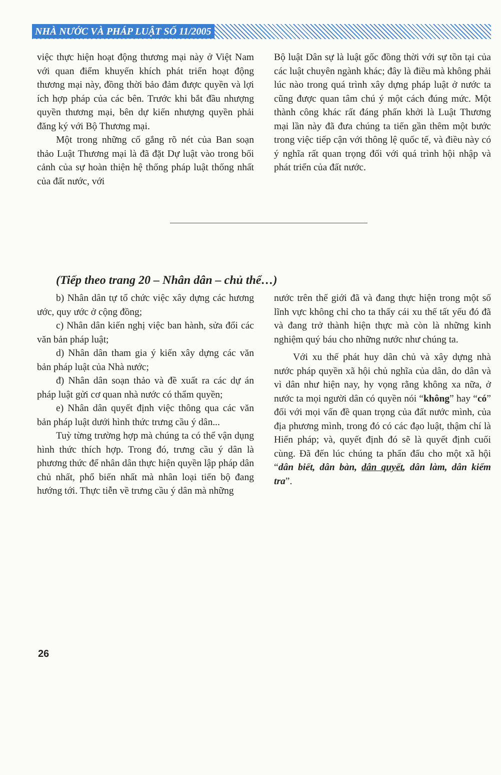NHÀ NƯỚC VÀ PHÁP LUẬT SỐ 11/2005
việc thực hiện hoạt động thương mại này ở Việt Nam với quan điểm khuyến khích phát triển hoạt động thương mại này, đồng thời bảo đảm được quyền và lợi ích hợp pháp của các bên. Trước khi bắt đầu nhượng quyền thương mại, bên dự kiến nhượng quyền phải đăng ký với Bộ Thương mại.
Một trong những cố gắng rõ nét của Ban soạn thảo Luật Thương mại là đã đặt Dự luật vào trong bối cảnh của sự hoàn thiện hệ thống pháp luật thống nhất của đất nước, với
Bộ luật Dân sự là luật gốc đồng thời với sự tồn tại của các luật chuyên ngành khác; đây là điều mà không phải lúc nào trong quá trình xây dựng pháp luật ở nước ta cũng được quan tâm chú ý một cách đúng mức. Một thành công khác rất đáng phấn khởi là Luật Thương mại lần này đã đưa chúng ta tiến gần thêm một bước trong việc tiếp cận với thông lệ quốc tế, và điều này có ý nghĩa rất quan trọng đối với quá trình hội nhập và phát triển của đất nước.
(Tiếp theo trang 20 – Nhân dân – chủ thể…)
b) Nhân dân tự tổ chức việc xây dựng các hương ước, quy ước ở cộng đồng;
c) Nhân dân kiến nghị việc ban hành, sửa đổi các văn bản pháp luật;
d) Nhân dân tham gia ý kiến xây dựng các văn bản pháp luật của Nhà nước;
đ) Nhân dân soạn thảo và đề xuất ra các dự án pháp luật gửi cơ quan nhà nước có thẩm quyền;
e) Nhân dân quyết định việc thông qua các văn bản pháp luật dưới hình thức trưng cầu ý dân...
Tuỳ từng trường hợp mà chúng ta có thể vận dụng hình thức thích hợp. Trong đó, trưng cầu ý dân là phương thức để nhân dân thực hiện quyền lập pháp dân chủ nhất, phổ biến nhất mà nhân loại tiến bộ đang hướng tới. Thực tiễn về trưng cầu ý dân mà những
nước trên thế giới đã và đang thực hiện trong một số lĩnh vực không chỉ cho ta thấy cái xu thế tất yếu đó đã và đang trở thành hiện thực mà còn là những kinh nghiệm quý báu cho những nước như chúng ta.
Với xu thế phát huy dân chủ và xây dựng nhà nước pháp quyền xã hội chủ nghĩa của dân, do dân và vì dân như hiện nay, hy vọng rằng không xa nữa, ở nước ta mọi người dân có quyền nói “không” hay “có” đối với mọi vấn đề quan trọng của đất nước mình, của địa phương mình, trong đó có các đạo luật, thậm chí là Hiến pháp; và, quyết định đó sẽ là quyết định cuối cùng. Đã đến lúc chúng ta phấn đấu cho một xã hội “dân biết, dân bàn, dân quyết, dân làm, dân kiểm tra”.
26